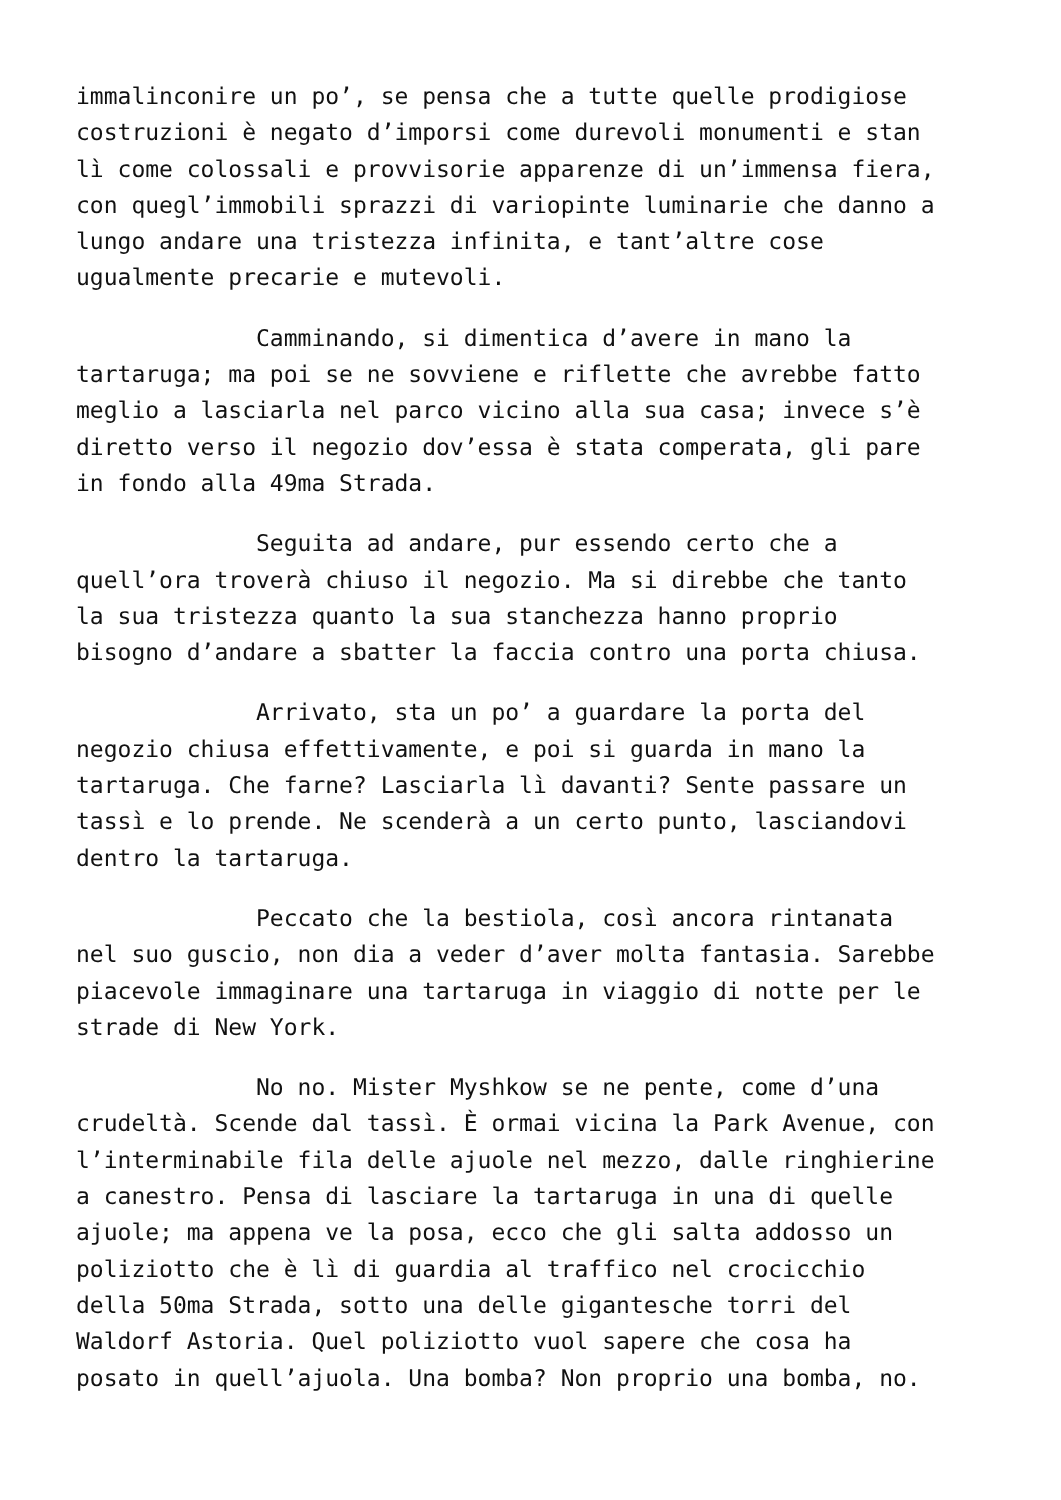immalinconire un po’, se pensa che a tutte quelle prodigiose costruzioni è negato d’imporsi come durevoli monumenti e stan lì come colossali e provvisorie apparenze di un’immensa fiera, con quegl’immobili sprazzi di variopinte luminarie che danno a lungo andare una tristezza infinita, e tant’altre cose ugualmente precarie e mutevoli.
Camminando, si dimentica d’avere in mano la tartaruga; ma poi se ne sovviene e riflette che avrebbe fatto meglio a lasciarla nel parco vicino alla sua casa; invece s’è diretto verso il negozio dov’essa è stata comperata, gli pare in fondo alla 49ma Strada.
Seguita ad andare, pur essendo certo che a quell’ora troverà chiuso il negozio. Ma si direbbe che tanto la sua tristezza quanto la sua stanchezza hanno proprio bisogno d’andare a sbatter la faccia contro una porta chiusa.
Arrivato, sta un po’ a guardare la porta del negozio chiusa effettivamente, e poi si guarda in mano la tartaruga. Che farne? Lasciarla lì davanti? Sente passare un tassì e lo prende. Ne scenderà a un certo punto, lasciandovi dentro la tartaruga.
Peccato che la bestiola, così ancora rintanata nel suo guscio, non dia a veder d’aver molta fantasia. Sarebbe piacevole immaginare una tartaruga in viaggio di notte per le strade di New York.
No no. Mister Myshkow se ne pente, come d’una crudeltà. Scende dal tassì. È ormai vicina la Park Avenue, con l’interminabile fila delle ajuole nel mezzo, dalle ringhierine a canestro. Pensa di lasciare la tartaruga in una di quelle ajuole; ma appena ve la posa, ecco che gli salta addosso un poliziotto che è lì di guardia al traffico nel crocicchio della 50ma Strada, sotto una delle gigantesche torri del Waldorf Astoria. Quel poliziotto vuol sapere che cosa ha posato in quell’ajuola. Una bomba? Non proprio una bomba, no.